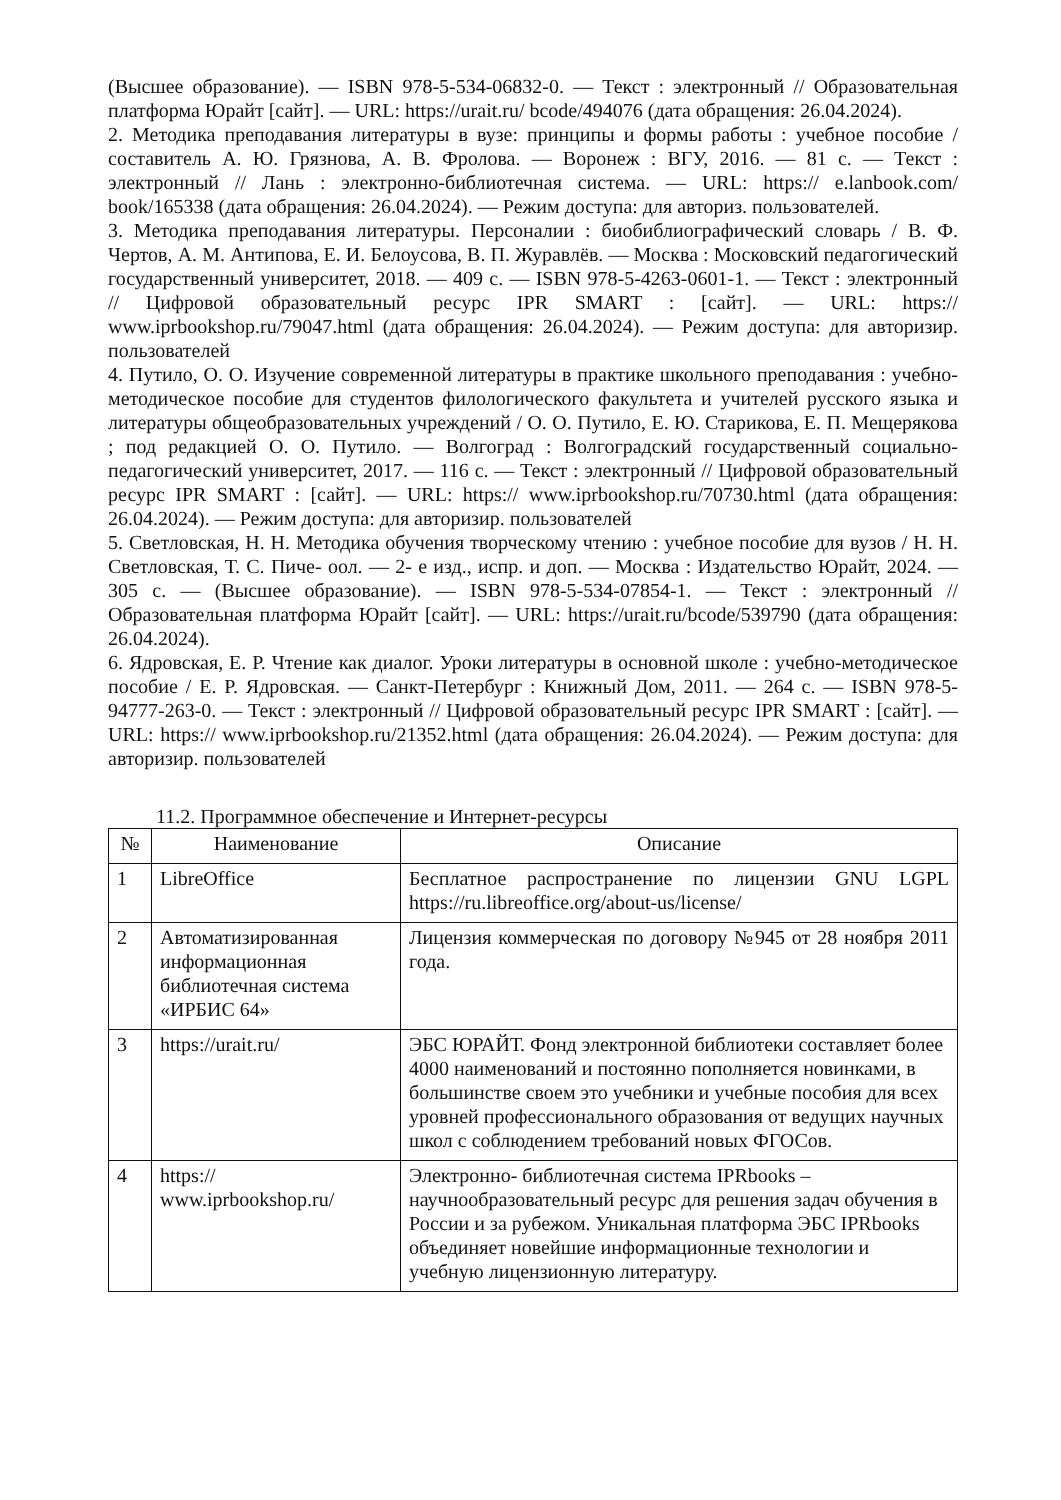(Высшее образование). — ISBN 978-5-534-06832-0. — Текст : электронный // Образовательная платформа Юрайт [сайт]. — URL: https://urait.ru/ bcode/494076 (дата обращения: 26.04.2024).
2. Методика преподавания литературы в вузе: принципы и формы работы : учебное пособие / составитель А. Ю. Грязнова, А. В. Фролова. — Воронеж : ВГУ, 2016. — 81 с. — Текст : электронный // Лань : электронно-библиотечная система. — URL: https:// e.lanbook.com/ book/165338 (дата обращения: 26.04.2024). — Режим доступа: для авториз. пользователей.
3. Методика преподавания литературы. Персоналии : биобиблиографический словарь / В. Ф. Чертов, А. М. Антипова, Е. И. Белоусова, В. П. Журавлёв. — Москва : Московский педагогический государственный университет, 2018. — 409 с. — ISBN 978-5-4263-0601-1. — Текст : электронный // Цифровой образовательный ресурс IPR SMART : [сайт]. — URL: https:// www.iprbookshop.ru/79047.html (дата обращения: 26.04.2024). — Режим доступа: для авторизир. пользователей
4. Путило, О. О. Изучение современной литературы в практике школьного преподавания : учебно- методическое пособие для студентов филологического факультета и учителей русского языка и литературы общеобразовательных учреждений / О. О. Путило, Е. Ю. Старикова, Е. П. Мещерякова ; под редакцией О. О. Путило. — Волгоград : Волгоградский государственный социально- педагогический университет, 2017. — 116 с. — Текст : электронный // Цифровой образовательный ресурс IPR SMART : [сайт]. — URL: https:// www.iprbookshop.ru/70730.html (дата обращения: 26.04.2024). — Режим доступа: для авторизир. пользователей
5. Светловская, Н. Н. Методика обучения творческому чтению : учебное пособие для вузов / Н. Н. Светловская, Т. С. Пиче- оол. — 2- е изд., испр. и доп. — Москва : Издательство Юрайт, 2024. — 305 с. — (Высшее образование). — ISBN 978-5-534-07854-1. — Текст : электронный // Образовательная платформа Юрайт [сайт]. — URL: https://urait.ru/bcode/539790 (дата обращения: 26.04.2024).
6. Ядровская, Е. Р. Чтение как диалог. Уроки литературы в основной школе : учебно-методическое пособие / Е. Р. Ядровская. — Санкт-Петербург : Книжный Дом, 2011. — 264 с. — ISBN 978-5-94777-263-0. — Текст : электронный // Цифровой образовательный ресурс IPR SMART : [сайт]. — URL: https:// www.iprbookshop.ru/21352.html (дата обращения: 26.04.2024). — Режим доступа: для авторизир. пользователей
11.2. Программное обеспечение и Интернет-ресурсы
| № | Наименование | Описание |
| --- | --- | --- |
| 1 | LibreOffice | Бесплатное распространение по лицензии GNU LGPL https://ru.libreoffice.org/about-us/license/ |
| 2 | Автоматизированная информационная библиотечная система «ИРБИС 64» | Лицензия коммерческая по договору №945 от 28 ноября 2011 года. |
| 3 | https://urait.ru/ | ЭБС ЮРАЙТ. Фонд электронной библиотеки составляет более 4000 наименований и постоянно пополняется новинками, в большинстве своем это учебники и учебные пособия для всех уровней профессионального образования от ведущих научных школ с соблюдением требований новых ФГОСов. |
| 4 | https:// www.iprbookshop.ru/ | Электронно- библиотечная система IPRbooks – научнообразовательный ресурс для решения задач обучения в России и за рубежом. Уникальная платформа ЭБС IPRbooks объединяет новейшие информационные технологии и учебную лицензионную литературу. |